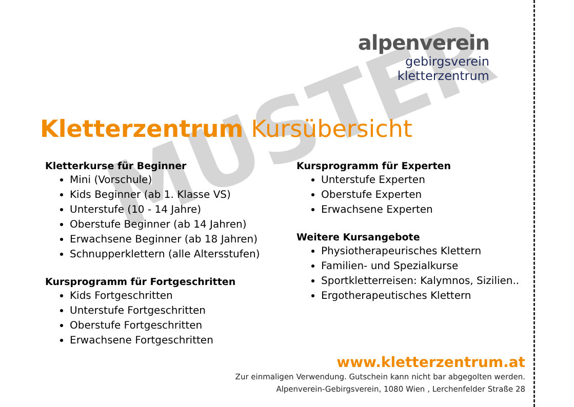MUSTER
alpenverein
gebirgsverein
kletterzentrum
Kletterzentrum Kursübersicht
Kletterkurse für Beginner
Mini (Vorschule)
Kids Beginner (ab 1. Klasse VS)
Unterstufe (10 - 14 Jahre)
Oberstufe Beginner (ab 14 Jahren)
Erwachsene Beginner (ab 18 Jahren)
Schnupperklettern (alle Altersstufen)
Kursprogramm für Fortgeschritten
Kids Fortgeschritten
Unterstufe Fortgeschritten
Oberstufe Fortgeschritten
Erwachsene Fortgeschritten
Kursprogramm für Experten
Unterstufe Experten
Oberstufe Experten
Erwachsene Experten
Weitere Kursangebote
Physiotherapeurisches Klettern
Familien- und Spezialkurse
Sportkletterreisen: Kalymnos, Sizilien..
Ergotherapeutisches Klettern
www.kletterzentrum.at
Zur einmaligen Verwendung. Gutschein kann nicht bar abgegolten werden.
Alpenverein-Gebirgsverein, 1080 Wien , Lerchenfelder Straße 28